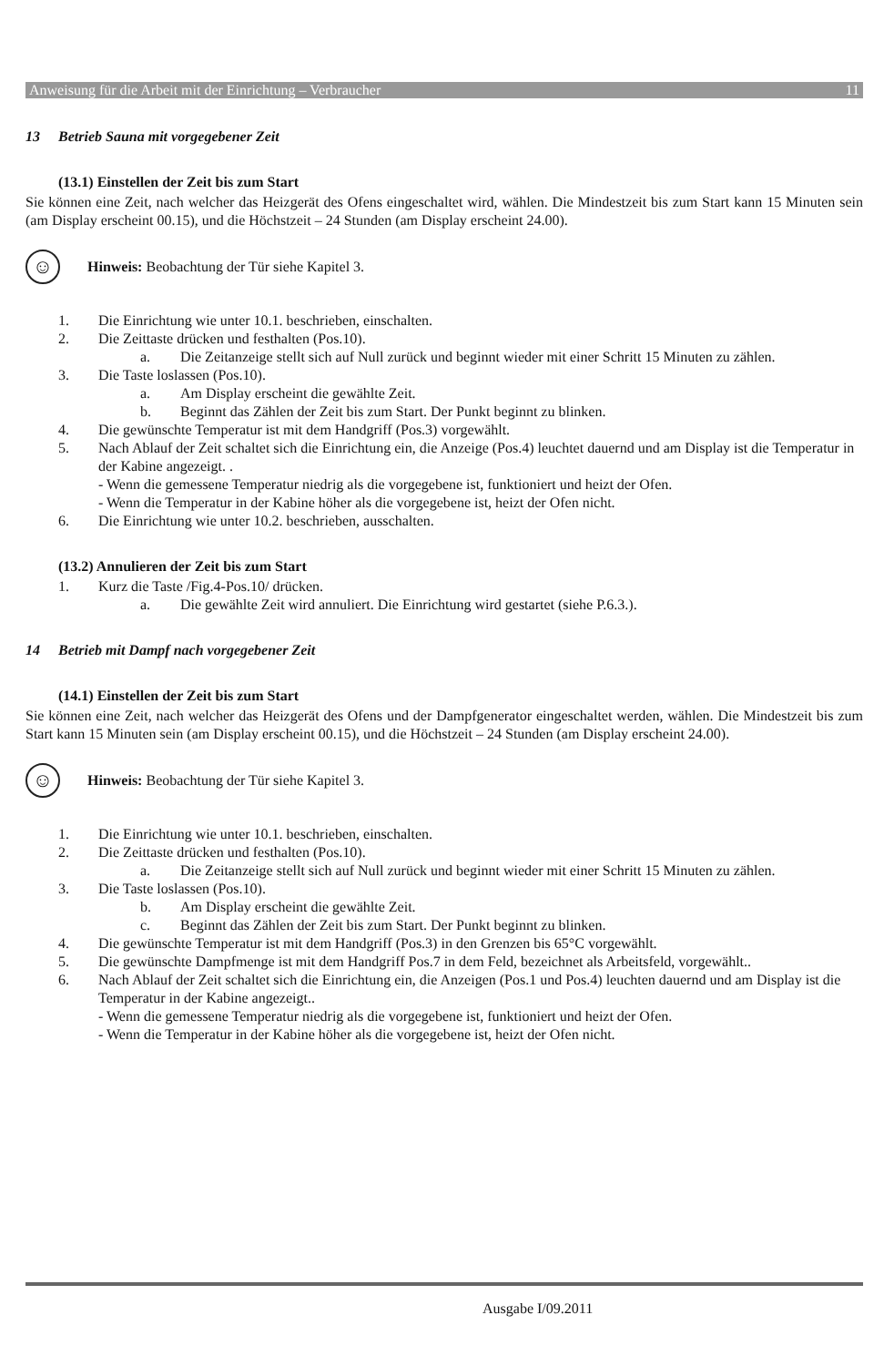Anweisung für die Arbeit mit der Einrichtung – Verbraucher 11
13 Betrieb Sauna mit vorgegebener Zeit
(13.1) Einstellen der Zeit bis zum Start
Sie können eine Zeit, nach welcher das Heizgerät des Ofens eingeschaltet wird, wählen. Die Mindestzeit bis zum Start kann 15 Minuten sein (am Display erscheint 00.15), und die Höchstzeit – 24 Stunden (am Display erscheint 24.00).
☺
Hinweis: Beobachtung der Tür siehe Kapitel 3.
1. Die Einrichtung wie unter 10.1. beschrieben, einschalten.
2. Die Zeittaste drücken und festhalten (Pos.10).
a. Die Zeitanzeige stellt sich auf Null zurück und beginnt wieder mit einer Schritt 15 Minuten zu zählen.
3. Die Taste loslassen (Pos.10).
a. Am Display erscheint die gewählte Zeit.
b. Beginnt das Zählen der Zeit bis zum Start. Der Punkt beginnt zu blinken.
4. Die gewünschte Temperatur ist mit dem Handgriff (Pos.3) vorgewählt.
5. Nach Ablauf der Zeit schaltet sich die Einrichtung ein, die Anzeige (Pos.4) leuchtet dauernd und am Display ist die Temperatur in der Kabine angezeigt. .
- Wenn die gemessene Temperatur niedrig als die vorgegebene ist, funktioniert und heizt der Ofen.
- Wenn die Temperatur in der Kabine höher als die vorgegebene ist, heizt der Ofen nicht.
6. Die Einrichtung wie unter 10.2. beschrieben, ausschalten.
(13.2) Annulieren der Zeit bis zum Start
1. Kurz die Taste /Fig.4-Pos.10/ drücken.
a. Die gewählte Zeit wird annuliert. Die Einrichtung wird gestartet (siehe P.6.3.).
14 Betrieb mit Dampf nach vorgegebener Zeit
(14.1) Einstellen der Zeit bis zum Start
Sie können eine Zeit, nach welcher das Heizgerät des Ofens und der Dampfgenerator eingeschaltet werden, wählen. Die Mindestzeit bis zum Start kann 15 Minuten sein (am Display erscheint 00.15), und die Höchstzeit – 24 Stunden (am Display erscheint 24.00).
☺
Hinweis: Beobachtung der Tür siehe Kapitel 3.
1. Die Einrichtung wie unter 10.1. beschrieben, einschalten.
2. Die Zeittaste drücken und festhalten (Pos.10).
a. Die Zeitanzeige stellt sich auf Null zurück und beginnt wieder mit einer Schritt 15 Minuten zu zählen.
3. Die Taste loslassen (Pos.10).
b. Am Display erscheint die gewählte Zeit.
c. Beginnt das Zählen der Zeit bis zum Start. Der Punkt beginnt zu blinken.
4. Die gewünschte Temperatur ist mit dem Handgriff (Pos.3) in den Grenzen bis 65°C vorgewählt.
5. Die gewünschte Dampfmenge ist mit dem Handgriff Pos.7 in dem Feld, bezeichnet als Arbeitsfeld, vorgewählt..
6. Nach Ablauf der Zeit schaltet sich die Einrichtung ein, die Anzeigen (Pos.1 und Pos.4) leuchten dauernd und am Display ist die Temperatur in der Kabine angezeigt..
- Wenn die gemessene Temperatur niedrig als die vorgegebene ist, funktioniert und heizt der Ofen.
- Wenn die Temperatur in der Kabine höher als die vorgegebene ist, heizt der Ofen nicht.
Ausgabe I/09.2011